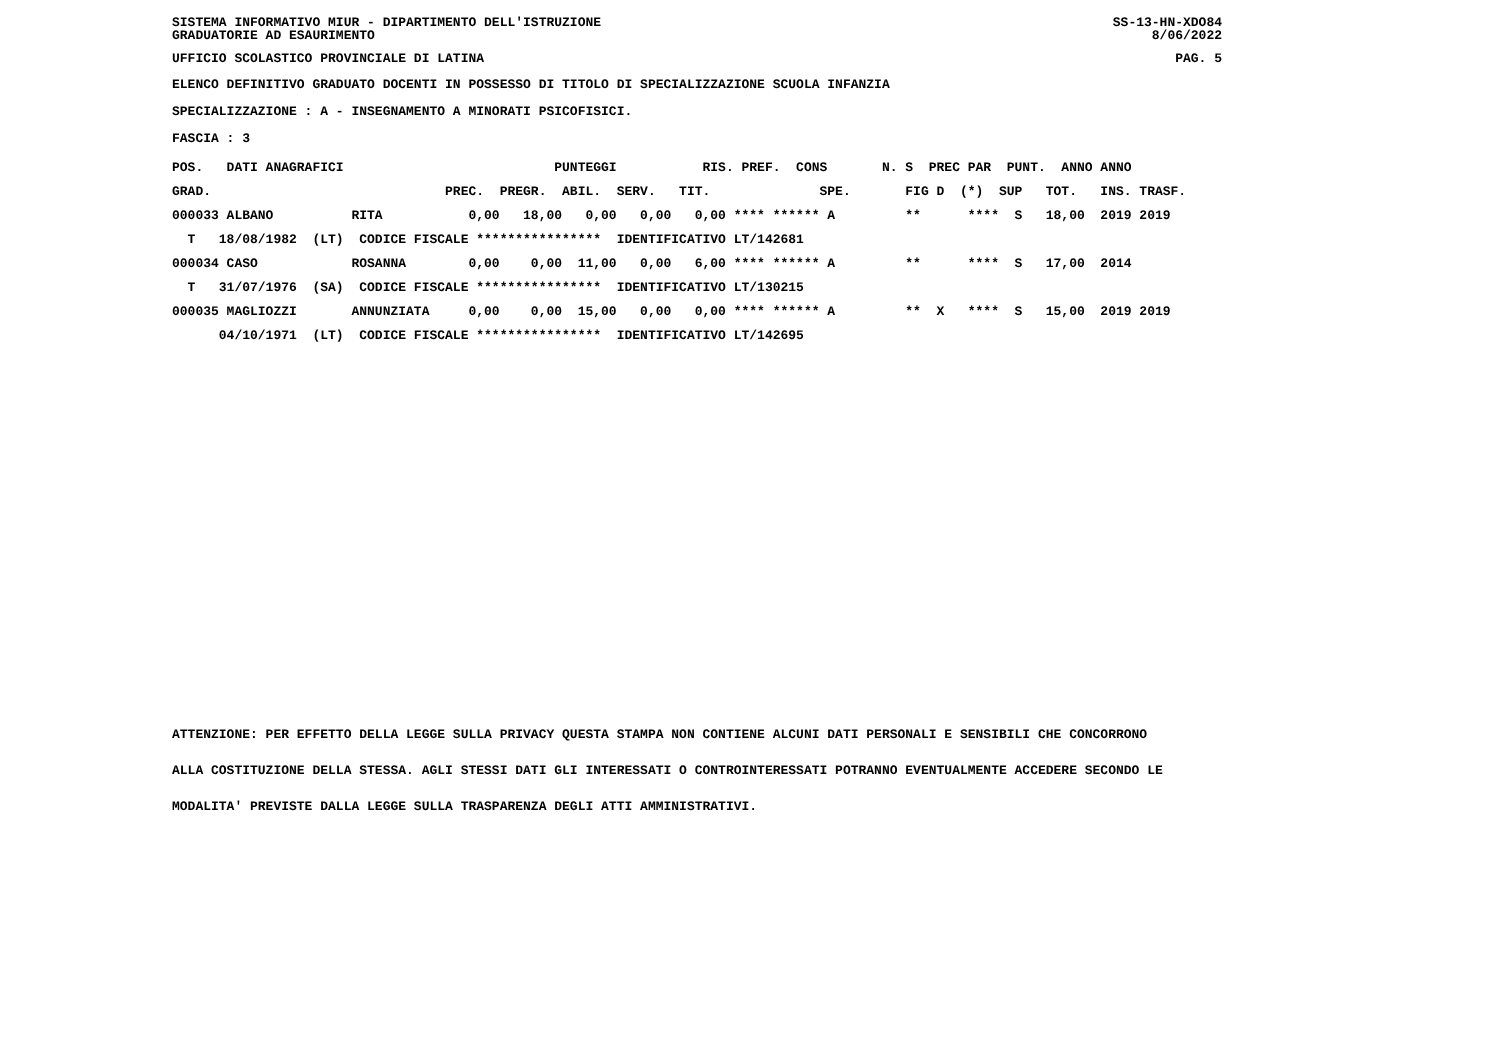SISTEMA INFORMATIVO MIUR - DIPARTIMENTO DELL'ISTRUZIONE SS-13-HN-XDO84
GRADUATORIE AD ESAURIMENTO 8/06/2022
UFFICIO SCOLASTICO PROVINCIALE DI LATINA PAG. 5
ELENCO DEFINITIVO GRADUATO DOCENTI IN POSSESSO DI TITOLO DI SPECIALIZZAZIONE SCUOLA INFANZIA
SPECIALIZZAZIONE : A - INSEGNAMENTO A MINORATI PSICOFISICI.
FASCIA : 3
| POS. DATI ANAGRAFICI PUNTEGGI RIS. PREF. CONS N. S PREC PAR PUNT. ANNO ANNO |
| --- |
| GRAD. PREC. PREGR. ABIL. SERV. TIT. SPE. FIG D (*) SUP TOT. INS. TRASF. |
| 000033 ALBANO RITA 0,00 18,00 0,00 0,00 0,00 **** ****** A ** **** S 18,00 2019 2019 |
| T 18/08/1982 (LT) CODICE FISCALE **************** IDENTIFICATIVO LT/142681 |
| 000034 CASO ROSANNA 0,00 0,00 11,00 0,00 6,00 **** ****** A ** **** S 17,00 2014 |
| T 31/07/1976 (SA) CODICE FISCALE **************** IDENTIFICATIVO LT/130215 |
| 000035 MAGLIOZZI ANNUNZIATA 0,00 0,00 15,00 0,00 0,00 **** ****** A ** X **** S 15,00 2019 2019 |
| 04/10/1971 (LT) CODICE FISCALE **************** IDENTIFICATIVO LT/142695 |
ATTENZIONE: PER EFFETTO DELLA LEGGE SULLA PRIVACY QUESTA STAMPA NON CONTIENE ALCUNI DATI PERSONALI E SENSIBILI CHE CONCORRONO
ALLA COSTITUZIONE DELLA STESSA. AGLI STESSI DATI GLI INTERESSATI O CONTROINTERESSATI POTRANNO EVENTUALMENTE ACCEDERE SECONDO LE
MODALITA' PREVISTE DALLA LEGGE SULLA TRASPARENZA DEGLI ATTI AMMINISTRATIVI.